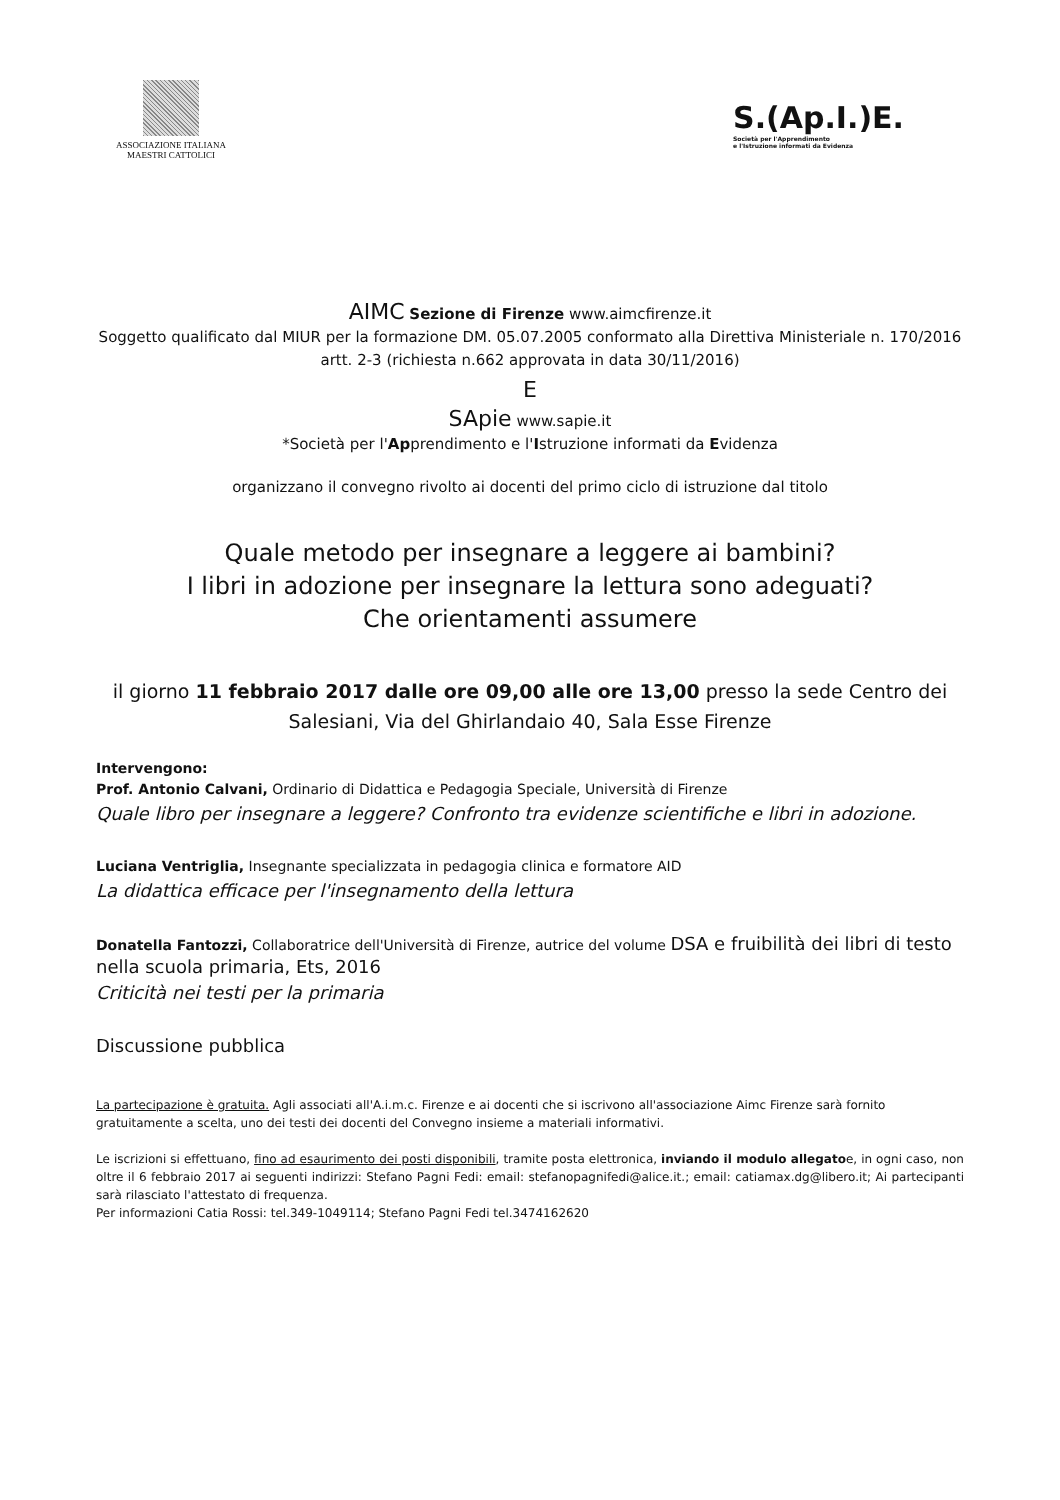ASSOCIAZIONE ITALIANA
MAESTRI CATTOLICI
S.(Ap.I.)E.
Società per l'Apprendimento
e l'Istruzione informati da Evidenza
AIMC Sezione di Firenze www.aimcfirenze.it
Soggetto qualificato dal MIUR per la formazione DM. 05.07.2005 conformato alla Direttiva Ministeriale n. 170/2016 artt. 2-3 (richiesta n.662 approvata in data 30/11/2016)
E
SApie www.sapie.it
*Società per l'Apprendimento e l'Istruzione informati da Evidenza
organizzano il convegno rivolto ai docenti del primo ciclo di istruzione dal titolo
Quale metodo per insegnare a leggere ai bambini?
I libri in adozione per insegnare la lettura sono adeguati?
Che orientamenti assumere
il giorno 11 febbraio 2017 dalle ore 09,00 alle ore 13,00 presso la sede Centro dei Salesiani, Via del Ghirlandaio 40, Sala Esse Firenze
Intervengono:
Prof. Antonio Calvani, Ordinario di Didattica e Pedagogia Speciale, Università di Firenze
Quale libro per insegnare a leggere? Confronto tra evidenze scientifiche e libri in adozione.
Luciana Ventriglia, Insegnante specializzata in pedagogia clinica e formatore AID
La didattica efficace per l'insegnamento della lettura
Donatella Fantozzi, Collaboratrice dell'Università di Firenze, autrice del volume DSA e fruibilità dei libri di testo nella scuola primaria, Ets, 2016
Criticità nei testi per la primaria
Discussione pubblica
La partecipazione è gratuita. Agli associati all'A.i.m.c. Firenze e ai docenti che si iscrivono all'associazione Aimc Firenze sarà fornito gratuitamente a scelta, uno dei testi dei docenti del Convegno insieme a materiali informativi.
Le iscrizioni si effettuano, fino ad esaurimento dei posti disponibili, tramite posta elettronica, inviando il modulo allegatoe, in ogni caso, non oltre il 6 febbraio 2017 ai seguenti indirizzi: Stefano Pagni Fedi: email: stefanopagnifedi@alice.it.; email: catiamax.dg@libero.it; Ai partecipanti sarà rilasciato l'attestato di frequenza.
Per informazioni Catia Rossi: tel.349-1049114; Stefano Pagni Fedi tel.3474162620